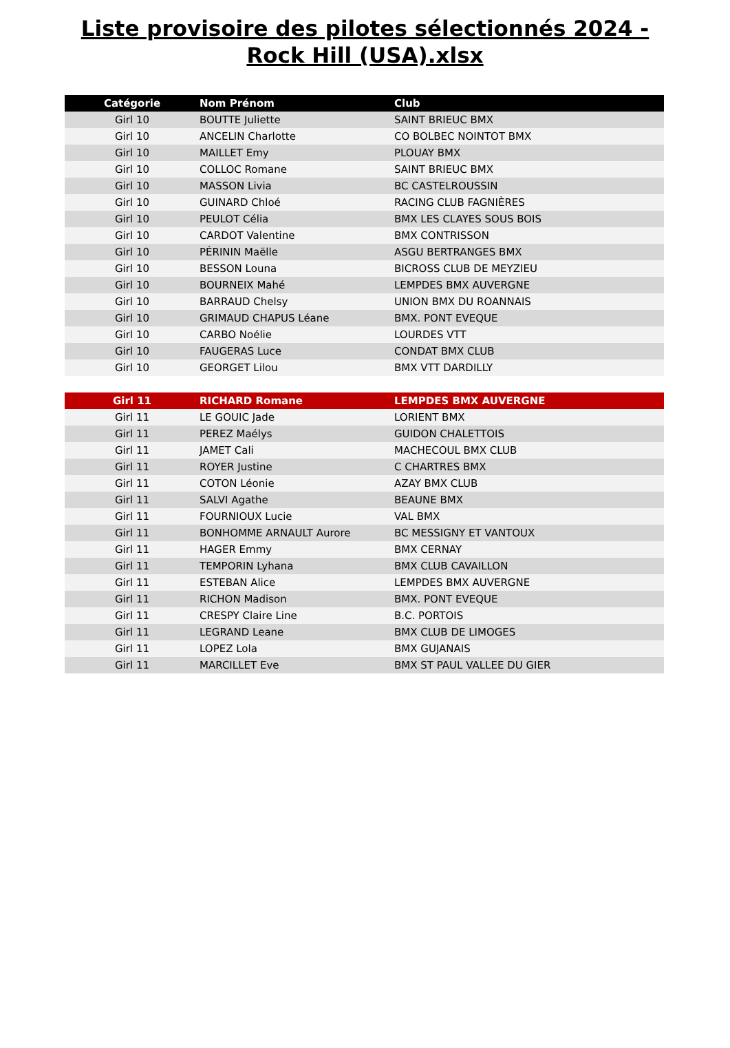Liste provisoire des pilotes sélectionnés 2024 - Rock Hill (USA).xlsx
| Catégorie | Nom Prénom | Club |
| --- | --- | --- |
| Girl 10 | BOUTTE Juliette | SAINT BRIEUC BMX |
| Girl 10 | ANCELIN Charlotte | CO BOLBEC NOINTOT BMX |
| Girl 10 | MAILLET Emy | PLOUAY BMX |
| Girl 10 | COLLOC Romane | SAINT BRIEUC BMX |
| Girl 10 | MASSON Livia | BC CASTELROUSSIN |
| Girl 10 | GUINARD Chloé | RACING CLUB FAGNIÈRES |
| Girl 10 | PEULOT Célia | BMX LES CLAYES SOUS BOIS |
| Girl 10 | CARDOT Valentine | BMX CONTRISSON |
| Girl 10 | PÉRININ Maëlle | ASGU BERTRANGES BMX |
| Girl 10 | BESSON Louna | BICROSS CLUB DE MEYZIEU |
| Girl 10 | BOURNEIX Mahé | LEMPDES BMX AUVERGNE |
| Girl 10 | BARRAUD Chelsy | UNION BMX DU ROANNAIS |
| Girl 10 | GRIMAUD CHAPUS Léane | BMX. PONT EVEQUE |
| Girl 10 | CARBO Noélie | LOURDES VTT |
| Girl 10 | FAUGERAS Luce | CONDAT BMX CLUB |
| Girl 10 | GEORGET Lilou | BMX VTT DARDILLY |
| Girl 11 | RICHARD Romane | LEMPDES BMX AUVERGNE |
| Girl 11 | LE GOUIC Jade | LORIENT BMX |
| Girl 11 | PEREZ Maélys | GUIDON CHALETTOIS |
| Girl 11 | JAMET Cali | MACHECOUL BMX CLUB |
| Girl 11 | ROYER Justine | C CHARTRES BMX |
| Girl 11 | COTON Léonie | AZAY BMX CLUB |
| Girl 11 | SALVI Agathe | BEAUNE BMX |
| Girl 11 | FOURNIOUX Lucie | VAL BMX |
| Girl 11 | BONHOMME ARNAULT Aurore | BC MESSIGNY ET VANTOUX |
| Girl 11 | HAGER Emmy | BMX CERNAY |
| Girl 11 | TEMPORIN Lyhana | BMX CLUB CAVAILLON |
| Girl 11 | ESTEBAN Alice | LEMPDES BMX AUVERGNE |
| Girl 11 | RICHON Madison | BMX. PONT EVEQUE |
| Girl 11 | CRESPY Claire Line | B.C. PORTOIS |
| Girl 11 | LEGRAND Leane | BMX CLUB DE LIMOGES |
| Girl 11 | LOPEZ Lola | BMX GUJANAIS |
| Girl 11 | MARCILLET Eve | BMX ST PAUL VALLEE DU GIER |